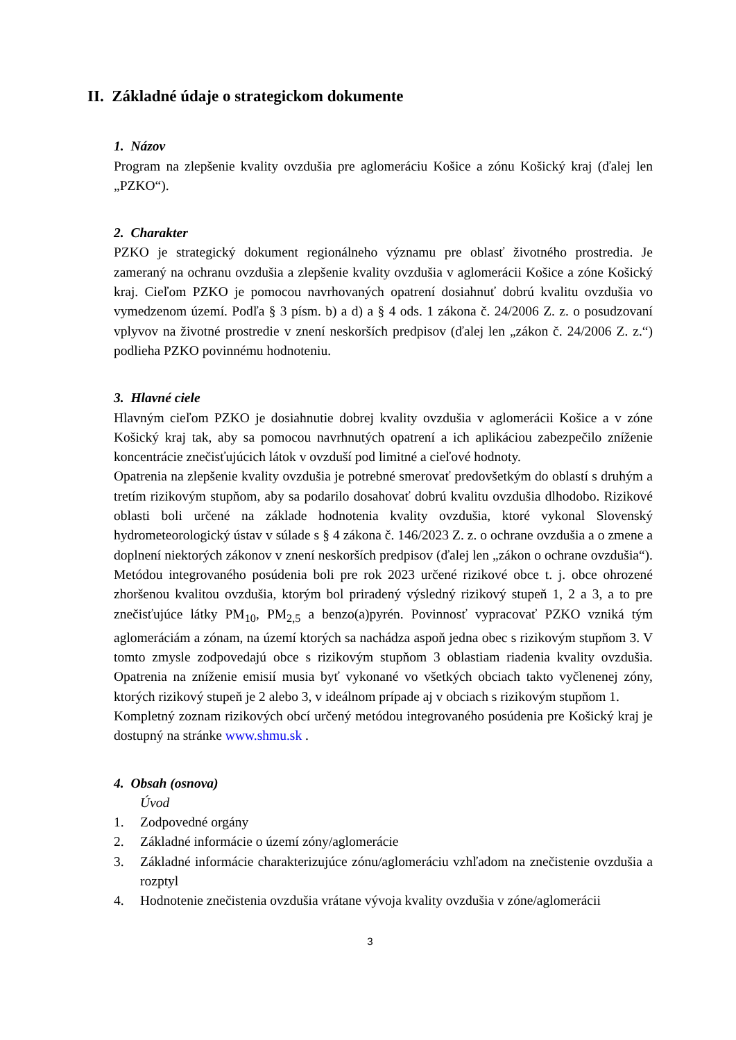II. Základné údaje o strategickom dokumente
1. Názov
Program na zlepšenie kvality ovzdušia pre aglomeráciu Košice a zónu Košický kraj (ďalej len „PZKO“).
2. Charakter
PZKO je strategický dokument regionálneho významu pre oblasť životného prostredia. Je zameraný na ochranu ovzdušia a zlepšenie kvality ovzdušia v aglomerácii Košice a zóne Košický kraj. Cieľom PZKO je pomocou navrhovaných opatrení dosiahnuť dobrú kvalitu ovzdušia vo vymedzenom území. Podľa § 3 písm. b) a d) a § 4 ods. 1 zákona č. 24/2006 Z. z. o posudzovaní vplyvov na životné prostredie v znení neskorších predpisov (ďalej len „zákon č. 24/2006 Z. z.“) podlieha PZKO povinnému hodnoteniu.
3. Hlavné ciele
Hlavným cieľom PZKO je dosiahnutie dobrej kvality ovzdušia v aglomerácii Košice a v zóne Košický kraj tak, aby sa pomocou navrhnutých opatrení a ich aplikáciou zabezpečilo zníženie koncentrácie znečisťujúcich látok v ovzduší pod limitné a cieľové hodnoty.
Opatrenia na zlepšenie kvality ovzdušia je potrebné smerovať predovšetkým do oblastí s druhým a tretím rizikovým stupňom, aby sa podarilo dosahovať dobrú kvalitu ovzdušia dlhodobo. Rizikové oblasti boli určené na základe hodnotenia kvality ovzdušia, ktoré vykonal Slovenský hydrometeorologický ústav v súlade s § 4 zákona č. 146/2023 Z. z. o ochrane ovzdušia a o zmene a doplnení niektorých zákonov v znení neskorších predpisov (ďalej len „zákon o ochrane ovzdušia“). Metódou integrovaného posúdenia boli pre rok 2023 určené rizikové obce t. j. obce ohrozené zhoršenou kvalitou ovzdušia, ktorým bol priradený výsledný rizikový stupeň 1, 2 a 3, a to pre znečisťujúce látky PM<sub>10</sub>, PM<sub>2,5</sub> a benzo(a)pyrén. Povinnosť vypracovať PZKO vzniká tým aglomeráciám a zónam, na území ktorých sa nachádza aspoň jedna obec s rizikovým stupňom 3. V tomto zmysle zodpovedajú obce s rizikovým stupňom 3 oblastiam riadenia kvality ovzdušia. Opatrenia na zníženie emisií musia byť vykonané vo všetkých obciach takto vyčlenenej zóny, ktorých rizikový stupeň je 2 alebo 3, v ideálnom prípade aj v obciach s rizikovým stupňom 1.
Kompletný zoznam rizikových obcí určený metódou integrovaného posúdenia pre Košický kraj je dostupný na stránke www.shmu.sk .
4. Obsah (osnova)
Úvod
1. Zodpovedné orgány
2. Základné informácie o území zóny/aglomerácie
3. Základné informácie charakterizujúce zónu/aglomeráciu vzhľadom na znečistenie ovzdušia a rozptyl
4. Hodnotenie znečistenia ovzdušia vrátane vývoja kvality ovzdušia v zóne/aglomerácii
3